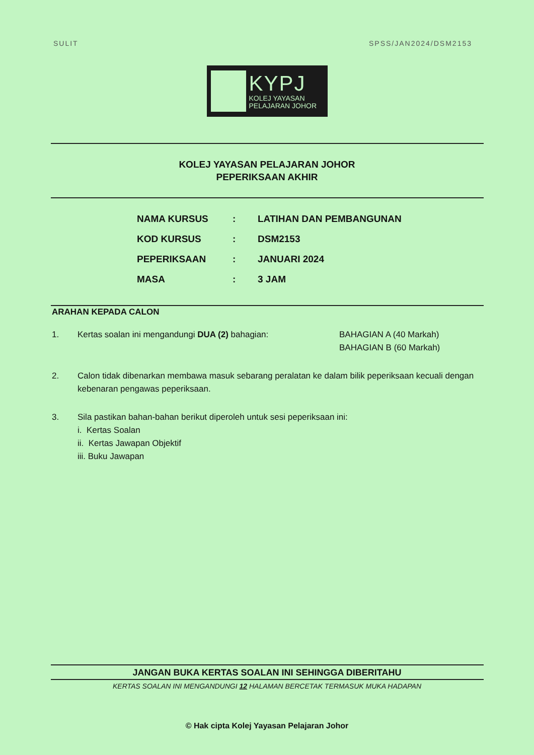SULIT SPSS/JAN2024/DSM2153
KYPJ
KOLEJ YAYASAN
PELAJARAN JOHOR
KOLEJ YAYASAN PELAJARAN JOHOR
PEPERIKSAAN AKHIR
| NAMA KURSUS | : | LATIHAN DAN PEMBANGUNAN |
| KOD KURSUS | : | DSM2153 |
| PEPERIKSAAN | : | JANUARI 2024 |
| MASA | : | 3 JAM |
ARAHAN KEPADA CALON
1. Kertas soalan ini mengandungi DUA (2) bahagian: BAHAGIAN A (40 Markah)
BAHAGIAN B (60 Markah)
2. Calon tidak dibenarkan membawa masuk sebarang peralatan ke dalam bilik peperiksaan kecuali dengan kebenaran pengawas peperiksaan.
3. Sila pastikan bahan-bahan berikut diperoleh untuk sesi peperiksaan ini:
i. Kertas Soalan
ii. Kertas Jawapan Objektif
iii. Buku Jawapan
JANGAN BUKA KERTAS SOALAN INI SEHINGGA DIBERITAHU
KERTAS SOALAN INI MENGANDUNGI 12 HALAMAN BERCETAK TERMASUK MUKA HADAPAN
© Hak cipta Kolej Yayasan Pelajaran Johor